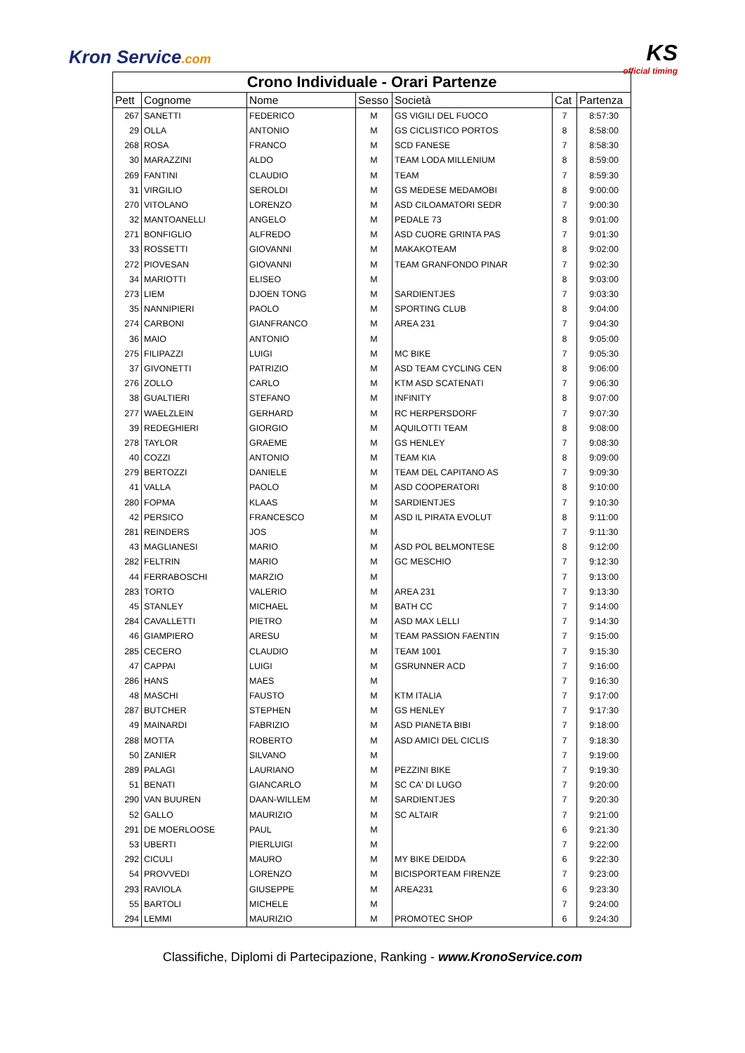Kron Service.com KS
official timing
| Crono Individuale - Orari Partenze | | | | | | |
| --- | --- | --- | --- | --- | --- | --- |
| Pett | Cognome | Nome | Sesso | Società | Cat | Partenza |
| 267 | SANETTI | FEDERICO | M | GS VIGILI DEL FUOCO | 7 | 8:57:30 |
| 29 | OLLA | ANTONIO | M | GS CICLISTICO PORTOS | 8 | 8:58:00 |
| 268 | ROSA | FRANCO | M | SCD FANESE | 7 | 8:58:30 |
| 30 | MARAZZINI | ALDO | M | TEAM LODA MILLENIUM | 8 | 8:59:00 |
| 269 | FANTINI | CLAUDIO | M | TEAM | 7 | 8:59:30 |
| 31 | VIRGILIO | SEROLDI | M | GS MEDESE MEDAMOBI | 8 | 9:00:00 |
| 270 | VITOLANO | LORENZO | M | ASD CILOAMATORI SEDR | 7 | 9:00:30 |
| 32 | MANTOANELLI | ANGELO | M | PEDALE 73 | 8 | 9:01:00 |
| 271 | BONFIGLIO | ALFREDO | M | ASD CUORE GRINTA PAS | 7 | 9:01:30 |
| 33 | ROSSETTI | GIOVANNI | M | MAKAKOTEAM | 8 | 9:02:00 |
| 272 | PIOVESAN | GIOVANNI | M | TEAM GRANFONDO PINAR | 7 | 9:02:30 |
| 34 | MARIOTTI | ELISEO | M | | 8 | 9:03:00 |
| 273 | LIEM | DJOEN TONG | M | SARDIENTJES | 7 | 9:03:30 |
| 35 | NANNIPIERI | PAOLO | M | SPORTING CLUB | 8 | 9:04:00 |
| 274 | CARBONI | GIANFRANCO | M | AREA 231 | 7 | 9:04:30 |
| 36 | MAIO | ANTONIO | M | | 8 | 9:05:00 |
| 275 | FILIPAZZI | LUIGI | M | MC BIKE | 7 | 9:05:30 |
| 37 | GIVONETTI | PATRIZIO | M | ASD TEAM CYCLING CEN | 8 | 9:06:00 |
| 276 | ZOLLO | CARLO | M | KTM ASD SCATENATI | 7 | 9:06:30 |
| 38 | GUALTIERI | STEFANO | M | INFINITY | 8 | 9:07:00 |
| 277 | WAELZLEIN | GERHARD | M | RC HERPERSDORF | 7 | 9:07:30 |
| 39 | REDEGHIERI | GIORGIO | M | AQUILOTTI TEAM | 8 | 9:08:00 |
| 278 | TAYLOR | GRAEME | M | GS HENLEY | 7 | 9:08:30 |
| 40 | COZZI | ANTONIO | M | TEAM KIA | 8 | 9:09:00 |
| 279 | BERTOZZI | DANIELE | M | TEAM DEL CAPITANO AS | 7 | 9:09:30 |
| 41 | VALLA | PAOLO | M | ASD COOPERATORI | 8 | 9:10:00 |
| 280 | FOPMA | KLAAS | M | SARDIENTJES | 7 | 9:10:30 |
| 42 | PERSICO | FRANCESCO | M | ASD IL PIRATA EVOLUT | 8 | 9:11:00 |
| 281 | REINDERS | JOS | M | | 7 | 9:11:30 |
| 43 | MAGLIANESI | MARIO | M | ASD POL BELMONTESE | 8 | 9:12:00 |
| 282 | FELTRIN | MARIO | M | GC MESCHIO | 7 | 9:12:30 |
| 44 | FERRABOSCHI | MARZIO | M | | 7 | 9:13:00 |
| 283 | TORTO | VALERIO | M | AREA 231 | 7 | 9:13:30 |
| 45 | STANLEY | MICHAEL | M | BATH CC | 7 | 9:14:00 |
| 284 | CAVALLETTI | PIETRO | M | ASD MAX LELLI | 7 | 9:14:30 |
| 46 | GIAMPIERO | ARESU | M | TEAM PASSION FAENTIN | 7 | 9:15:00 |
| 285 | CECERO | CLAUDIO | M | TEAM 1001 | 7 | 9:15:30 |
| 47 | CAPPAI | LUIGI | M | GSRUNNER ACD | 7 | 9:16:00 |
| 286 | HANS | MAES | M | | 7 | 9:16:30 |
| 48 | MASCHI | FAUSTO | M | KTM ITALIA | 7 | 9:17:00 |
| 287 | BUTCHER | STEPHEN | M | GS HENLEY | 7 | 9:17:30 |
| 49 | MAINARDI | FABRIZIO | M | ASD PIANETA BIBI | 7 | 9:18:00 |
| 288 | MOTTA | ROBERTO | M | ASD AMICI DEL CICLIS | 7 | 9:18:30 |
| 50 | ZANIER | SILVANO | M | | 7 | 9:19:00 |
| 289 | PALAGI | LAURIANO | M | PEZZINI BIKE | 7 | 9:19:30 |
| 51 | BENATI | GIANCARLO | M | SC CA' DI LUGO | 7 | 9:20:00 |
| 290 | VAN BUUREN | DAAN-WILLEM | M | SARDIENTJES | 7 | 9:20:30 |
| 52 | GALLO | MAURIZIO | M | SC ALTAIR | 7 | 9:21:00 |
| 291 | DE MOERLOOSE | PAUL | M | | 6 | 9:21:30 |
| 53 | UBERTI | PIERLUIGI | M | | 7 | 9:22:00 |
| 292 | CICULI | MAURO | M | MY BIKE DEIDDA | 6 | 9:22:30 |
| 54 | PROVVEDI | LORENZO | M | BICISPORTEAM FIRENZE | 7 | 9:23:00 |
| 293 | RAVIOLA | GIUSEPPE | M | AREA231 | 6 | 9:23:30 |
| 55 | BARTOLI | MICHELE | M | | 7 | 9:24:00 |
| 294 | LEMMI | MAURIZIO | M | PROMOTEC SHOP | 6 | 9:24:30 |
Classifiche, Diplomi di Partecipazione, Ranking - www.KronoService.com